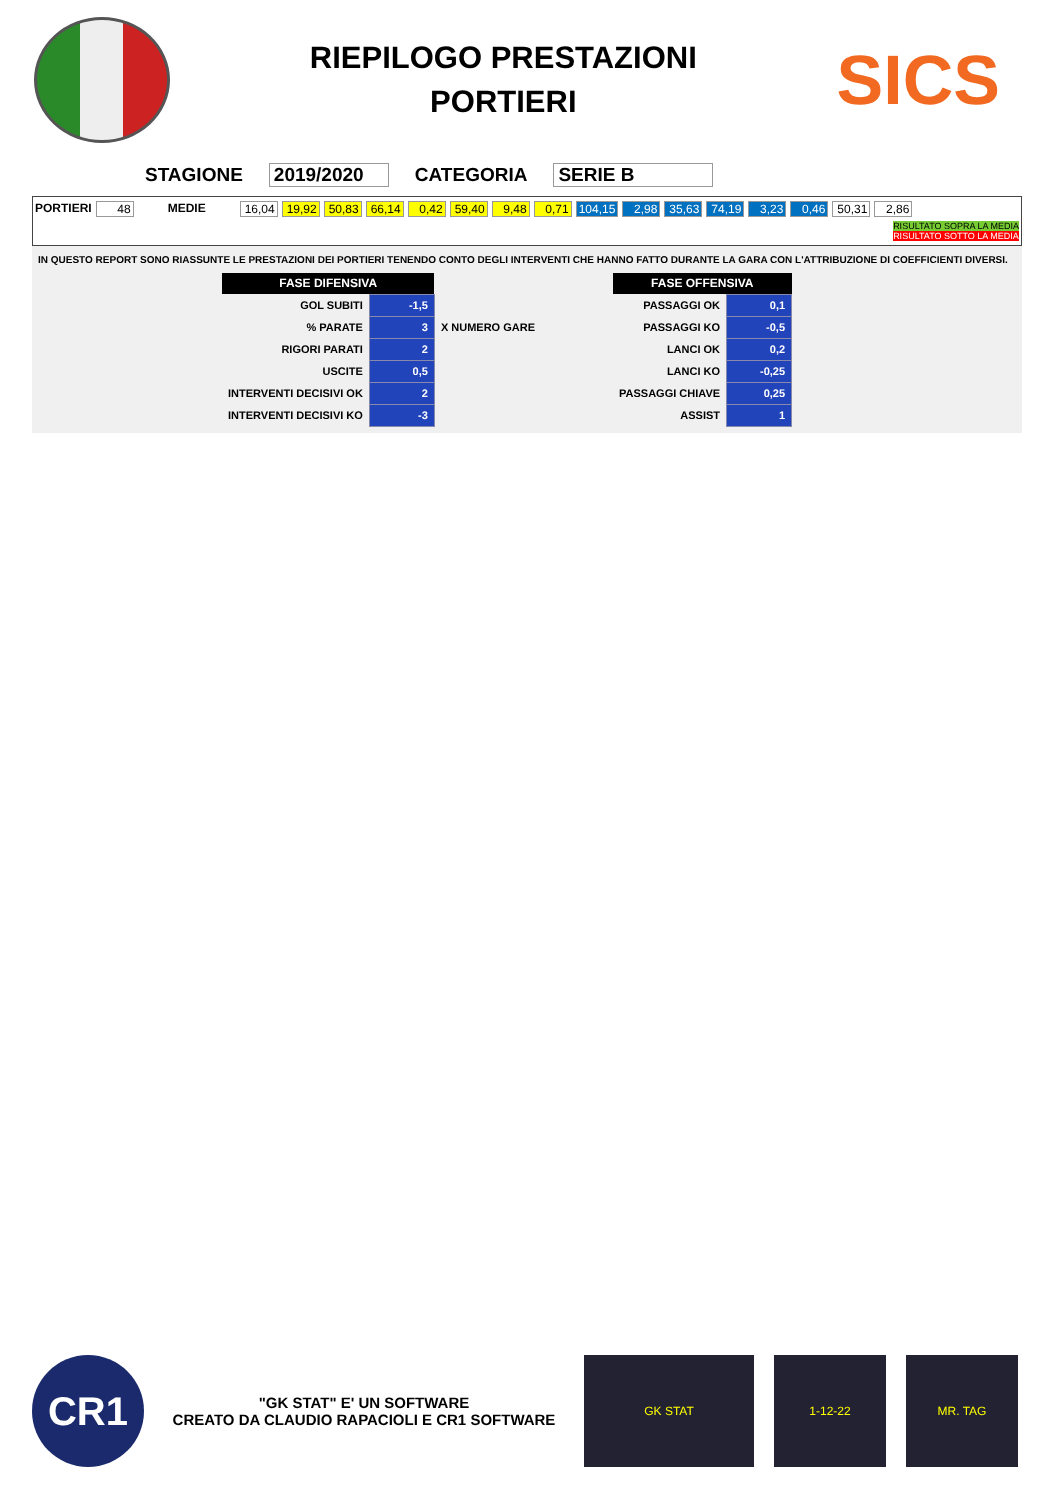RIEPILOGO PRESTAZIONI
PORTIERI
SICS
STAGIONE 2019/2020 CATEGORIA SERIE B
PORTIERI 48 MEDIE 16,04 19,92 50,83 66,14 0,42 59,40 9,48 0,71 104,15 2,98 35,63 74,19 3,23 0,46 50,31 2,86
RISULTATO SOPRA LA MEDIA
RISULTATO SOTTO LA MEDIA
IN QUESTO REPORT SONO RIASSUNTE LE PRESTAZIONI DEI PORTIERI TENENDO CONTO DEGLI INTERVENTI CHE HANNO FATTO DURANTE LA GARA CON L'ATTRIBUZIONE DI COEFFICIENTI DIVERSI.
| FASE DIFENSIVA | | | | FASE OFFENSIVA | |
| GOL SUBITI | -1,5 | | | PASSAGGI OK | 0,1 |
| % PARATE | 3 | X NUMERO GARE | | PASSAGGI KO | -0,5 |
| RIGORI PARATI | 2 | | | LANCI OK | 0,2 |
| USCITE | 0,5 | | | LANCI KO | -0,25 |
| INTERVENTI DECISIVI OK | 2 | | | PASSAGGI CHIAVE | 0,25 |
| INTERVENTI DECISIVI KO | -3 | | | ASSIST | 1 |
CR1
"GK STAT" E' UN SOFTWARE
CREATO DA CLAUDIO RAPACIOLI E CR1 SOFTWARE
GK STAT 1-12-22 MR. TAG